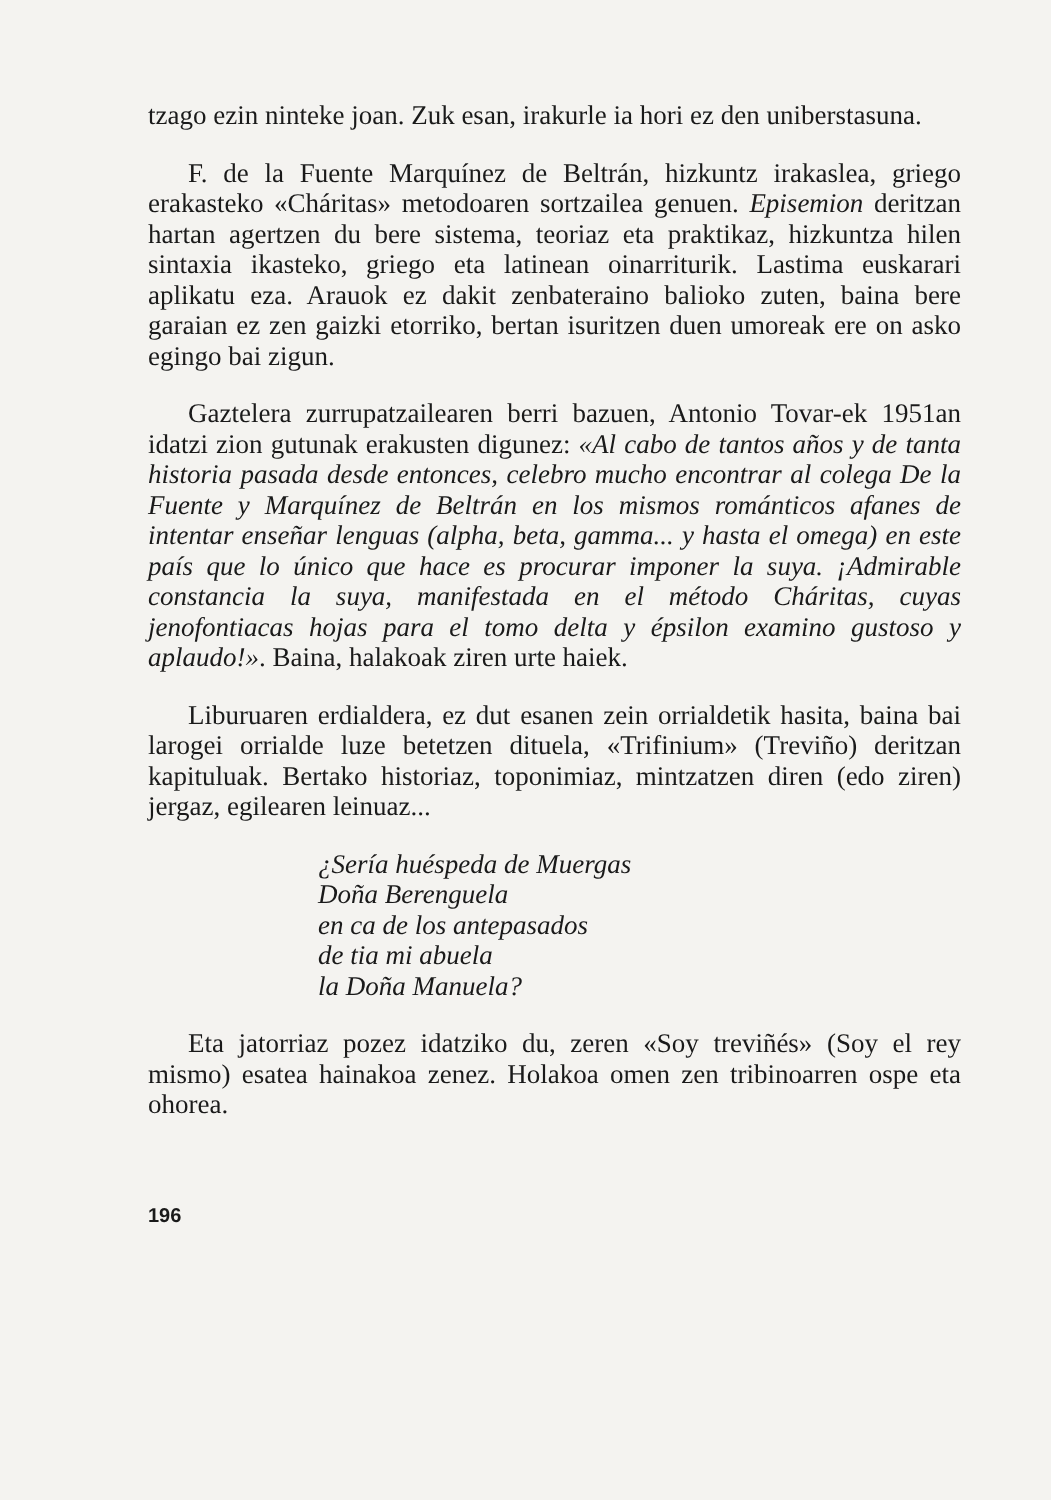tzago ezin ninteke joan. Zuk esan, irakurle ia hori ez den uniberstasuna.
F. de la Fuente Marquínez de Beltrán, hizkuntz irakaslea, griego erakasteko «Cháritas» metodoaren sortzailea genuen. Episemion deritzan hartan agertzen du bere sistema, teoriaz eta praktikaz, hizkuntza hilen sintaxia ikasteko, griego eta latinean oinarriturik. Lastima euskarari aplikatu eza. Arauok ez dakit zenbateraino balioko zuten, baina bere garaian ez zen gaizki etorriko, bertan isuritzen duen umoreak ere on asko egingo bai zigun.
Gaztelera zurrupatzailearen berri bazuen, Antonio Tovar-ek 1951an idatzi zion gutunak erakusten digunez: «Al cabo de tantos años y de tanta historia pasada desde entonces, celebro mucho encontrar al colega De la Fuente y Marquínez de Beltrán en los mismos románticos afanes de intentar enseñar lenguas (alpha, beta, gamma... y hasta el omega) en este país que lo único que hace es procurar imponer la suya. ¡Admirable constancia la suya, manifestada en el método Cháritas, cuyas jenofontiacas hojas para el tomo delta y épsilon examino gustoso y aplaudo!». Baina, halakoak ziren urte haiek.
Liburuaren erdialdera, ez dut esanen zein orrialdetik hasita, baina bai larogei orrialde luze betetzen dituela, «Trifinium» (Treviño) deritzan kapituluak. Bertako historiaz, toponimiaz, mintzatzen diren (edo ziren) jergaz, egilearen leinuaz...
¿Sería huéspeda de Muergas
Doña Berenguela
en ca de los antepasados
de tia mi abuela
la Doña Manuela?
Eta jatorriaz pozez idatziko du, zeren «Soy treviñés» (Soy el rey mismo) esatea hainakoa zenez. Holakoa omen zen tribinoarren ospe eta ohorea.
196